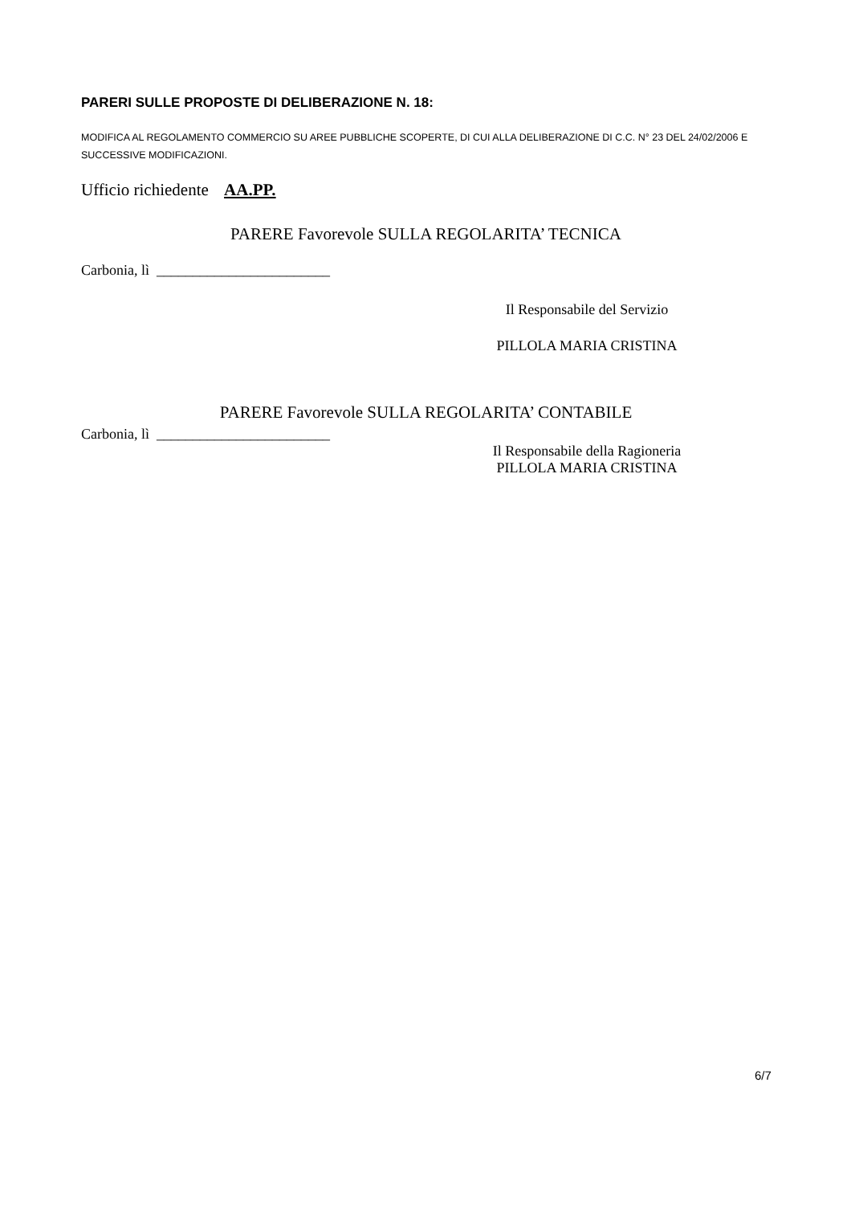PARERI SULLE PROPOSTE DI DELIBERAZIONE N. 18:
MODIFICA AL REGOLAMENTO COMMERCIO SU AREE PUBBLICHE SCOPERTE, DI CUI ALLA DELIBERAZIONE DI C.C. N° 23 DEL 24/02/2006 E SUCCESSIVE MODIFICAZIONI.
Ufficio richiedente AA.PP.
PARERE Favorevole SULLA REGOLARITA’ TECNICA
Carbonia, lì ________________________
Il Responsabile del Servizio
PILLOLA MARIA CRISTINA
PARERE Favorevole SULLA REGOLARITA’ CONTABILE
Carbonia, lì ________________________
Il Responsabile della Ragioneria
PILLOLA MARIA CRISTINA
6/7